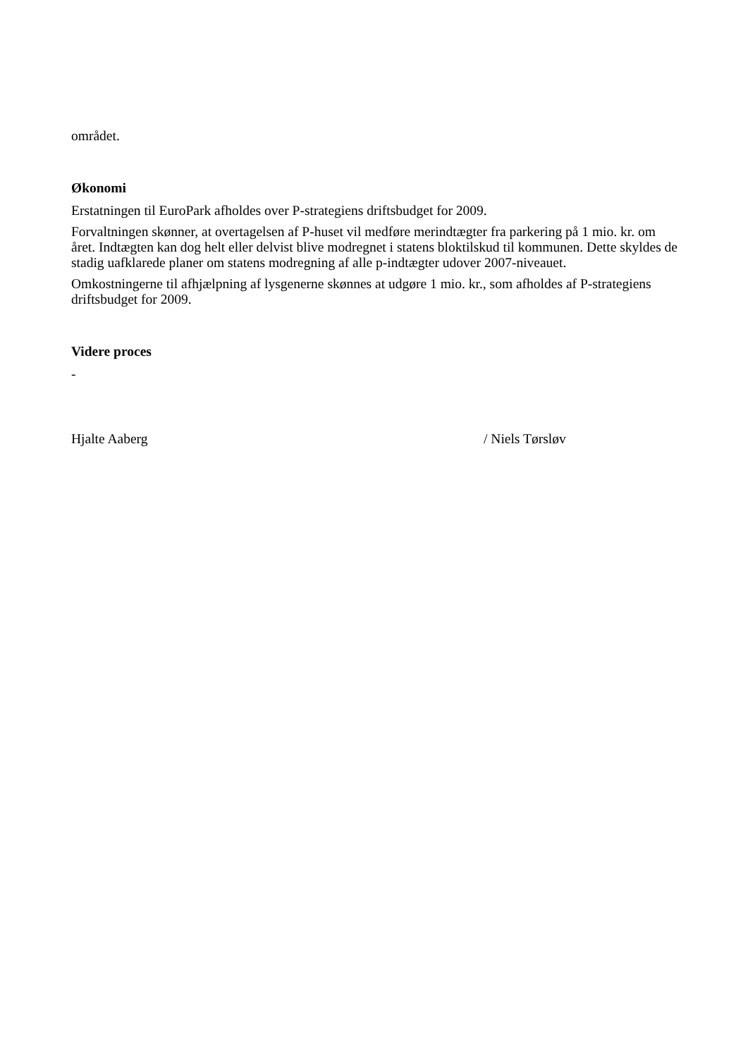området.
Økonomi
Erstatningen til EuroPark afholdes over P-strategiens driftsbudget for 2009.
Forvaltningen skønner, at overtagelsen af P-huset vil medføre merindtægter fra parkering på 1 mio. kr. om året. Indtægten kan dog helt eller delvist blive modregnet i statens bloktilskud til kommunen. Dette skyldes de stadig uafklarede planer om statens modregning af alle p-indtægter udover 2007-niveauet.
Omkostningerne til afhjælpning af lysgenerne skønnes at udgøre 1 mio. kr., som afholdes af P-strategiens driftsbudget for 2009.
Videre proces
-
Hjalte Aaberg / Niels Tørsløv